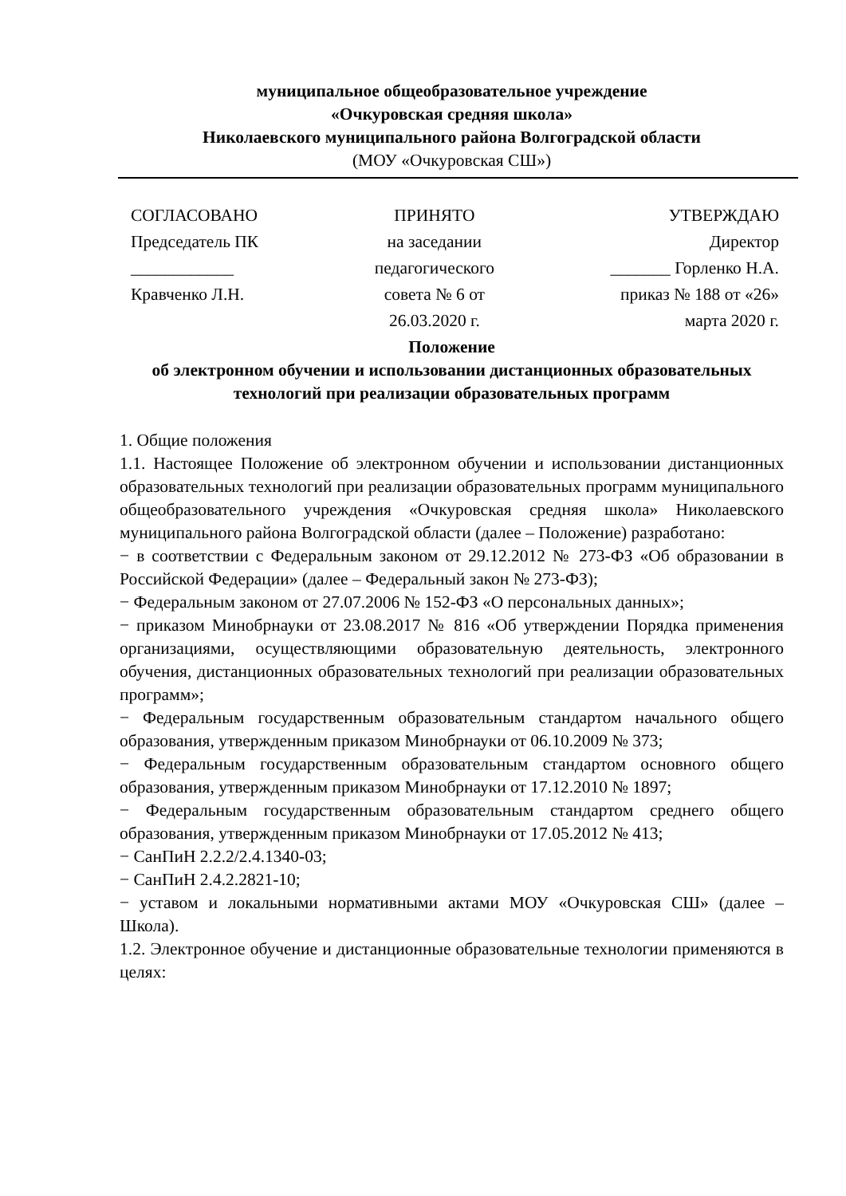муниципальное общеобразовательное учреждение
«Очкуровская средняя школа»
Николаевского муниципального района Волгоградской области
(МОУ «Очкуровская СШ»)
СОГЛАСОВАНО
Председатель ПК
____________
Кравченко Л.Н.
ПРИНЯТО
на заседании
педагогического
совета № 6 от
26.03.2020 г.
УТВЕРЖДАЮ
Директор
_______ Горленко Н.А.
приказ № 188 от «26»
марта 2020 г.
Положение
об электронном обучении и использовании дистанционных образовательных технологий при реализации образовательных программ
1. Общие положения
1.1. Настоящее Положение об электронном обучении и использовании дистанционных образовательных технологий при реализации образовательных программ муниципального общеобразовательного учреждения «Очкуровская средняя школа» Николаевского муниципального района Волгоградской области (далее – Положение) разработано:
− в соответствии с Федеральным законом от 29.12.2012 № 273-ФЗ «Об образовании в Российской Федерации» (далее – Федеральный закон № 273-ФЗ);
− Федеральным законом от 27.07.2006 № 152-ФЗ «О персональных данных»;
− приказом Минобрнауки от 23.08.2017 № 816 «Об утверждении Порядка применения организациями, осуществляющими образовательную деятельность, электронного обучения, дистанционных образовательных технологий при реализации образовательных программ»;
− Федеральным государственным образовательным стандартом начального общего образования, утвержденным приказом Минобрнауки от 06.10.2009 № 373;
− Федеральным государственным образовательным стандартом основного общего образования, утвержденным приказом Минобрнауки от 17.12.2010 № 1897;
− Федеральным государственным образовательным стандартом среднего общего образования, утвержденным приказом Минобрнауки от 17.05.2012 № 413;
− СанПиН 2.2.2/2.4.1340-03;
− СанПиН 2.4.2.2821-10;
− уставом и локальными нормативными актами МОУ «Очкуровская СШ» (далее – Школа).
1.2. Электронное обучение и дистанционные образовательные технологии применяются в целях: